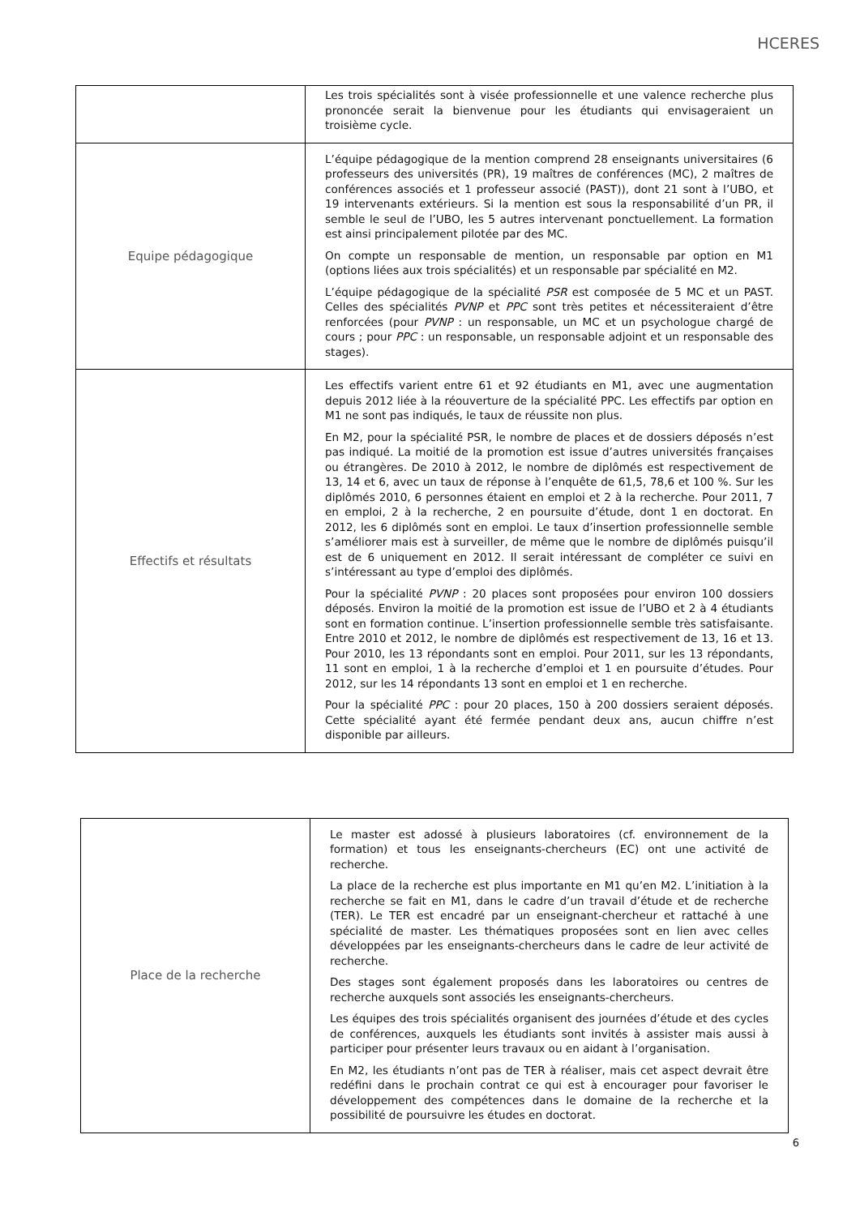HCERES
| | Les trois spécialités sont à visée professionnelle et une valence recherche plus prononcée serait la bienvenue pour les étudiants qui envisageraient un troisième cycle. |
| Equipe pédagogique | L’équipe pédagogique de la mention comprend 28 enseignants universitaires (6 professeurs des universités (PR), 19 maîtres de conférences (MC), 2 maîtres de conférences associés et 1 professeur associé (PAST)), dont 21 sont à l’UBO, et 19 intervenants extérieurs. Si la mention est sous la responsabilité d’un PR, il semble le seul de l’UBO, les 5 autres intervenant ponctuellement. La formation est ainsi principalement pilotée par des MC. On compte un responsable de mention, un responsable par option en M1 (options liées aux trois spécialités) et un responsable par spécialité en M2. L’équipe pédagogique de la spécialité PSR est composée de 5 MC et un PAST. Celles des spécialités PVNP et PPC sont très petites et nécessiteraient d’être renforcées (pour PVNP : un responsable, un MC et un psychologue chargé de cours ; pour PPC : un responsable, un responsable adjoint et un responsable des stages). |
| Effectifs et résultats | Les effectifs varient entre 61 et 92 étudiants en M1, avec une augmentation depuis 2012 liée à la réouverture de la spécialité PPC. Les effectifs par option en M1 ne sont pas indiqués, le taux de réussite non plus. En M2, pour la spécialité PSR, le nombre de places et de dossiers déposés n’est pas indiqué. La moitié de la promotion est issue d’autres universités françaises ou étrangères. De 2010 à 2012, le nombre de diplômés est respectivement de 13, 14 et 6, avec un taux de réponse à l’enquête de 61,5, 78,6 et 100 %. Sur les diplômés 2010, 6 personnes étaient en emploi et 2 à la recherche. Pour 2011, 7 en emploi, 2 à la recherche, 2 en poursuite d’étude, dont 1 en doctorat. En 2012, les 6 diplômés sont en emploi. Le taux d’insertion professionnelle semble s’améliorer mais est à surveiller, de même que le nombre de diplômés puisqu’il est de 6 uniquement en 2012. Il serait intéressant de compléter ce suivi en s’intéressant au type d’emploi des diplômés. Pour la spécialité PVNP : 20 places sont proposées pour environ 100 dossiers déposés. Environ la moitié de la promotion est issue de l’UBO et 2 à 4 étudiants sont en formation continue. L’insertion professionnelle semble très satisfaisante. Entre 2010 et 2012, le nombre de diplômés est respectivement de 13, 16 et 13. Pour 2010, les 13 répondants sont en emploi. Pour 2011, sur les 13 répondants, 11 sont en emploi, 1 à la recherche d’emploi et 1 en poursuite d’études. Pour 2012, sur les 14 répondants 13 sont en emploi et 1 en recherche. Pour la spécialité PPC : pour 20 places, 150 à 200 dossiers seraient déposés. Cette spécialité ayant été fermée pendant deux ans, aucun chiffre n’est disponible par ailleurs. |
| Place de la recherche | Le master est adossé à plusieurs laboratoires (cf. environnement de la formation) et tous les enseignants-chercheurs (EC) ont une activité de recherche. La place de la recherche est plus importante en M1 qu’en M2. L’initiation à la recherche se fait en M1, dans le cadre d’un travail d’étude et de recherche (TER). Le TER est encadré par un enseignant-chercheur et rattaché à une spécialité de master. Les thématiques proposées sont en lien avec celles développées par les enseignants-chercheurs dans le cadre de leur activité de recherche. Des stages sont également proposés dans les laboratoires ou centres de recherche auxquels sont associés les enseignants-chercheurs. Les équipes des trois spécialités organisent des journées d’étude et des cycles de conférences, auxquels les étudiants sont invités à assister mais aussi à participer pour présenter leurs travaux ou en aidant à l’organisation. En M2, les étudiants n’ont pas de TER à réaliser, mais cet aspect devrait être redéfini dans le prochain contrat ce qui est à encourager pour favoriser le développement des compétences dans le domaine de la recherche et la possibilité de poursuivre les études en doctorat. |
6